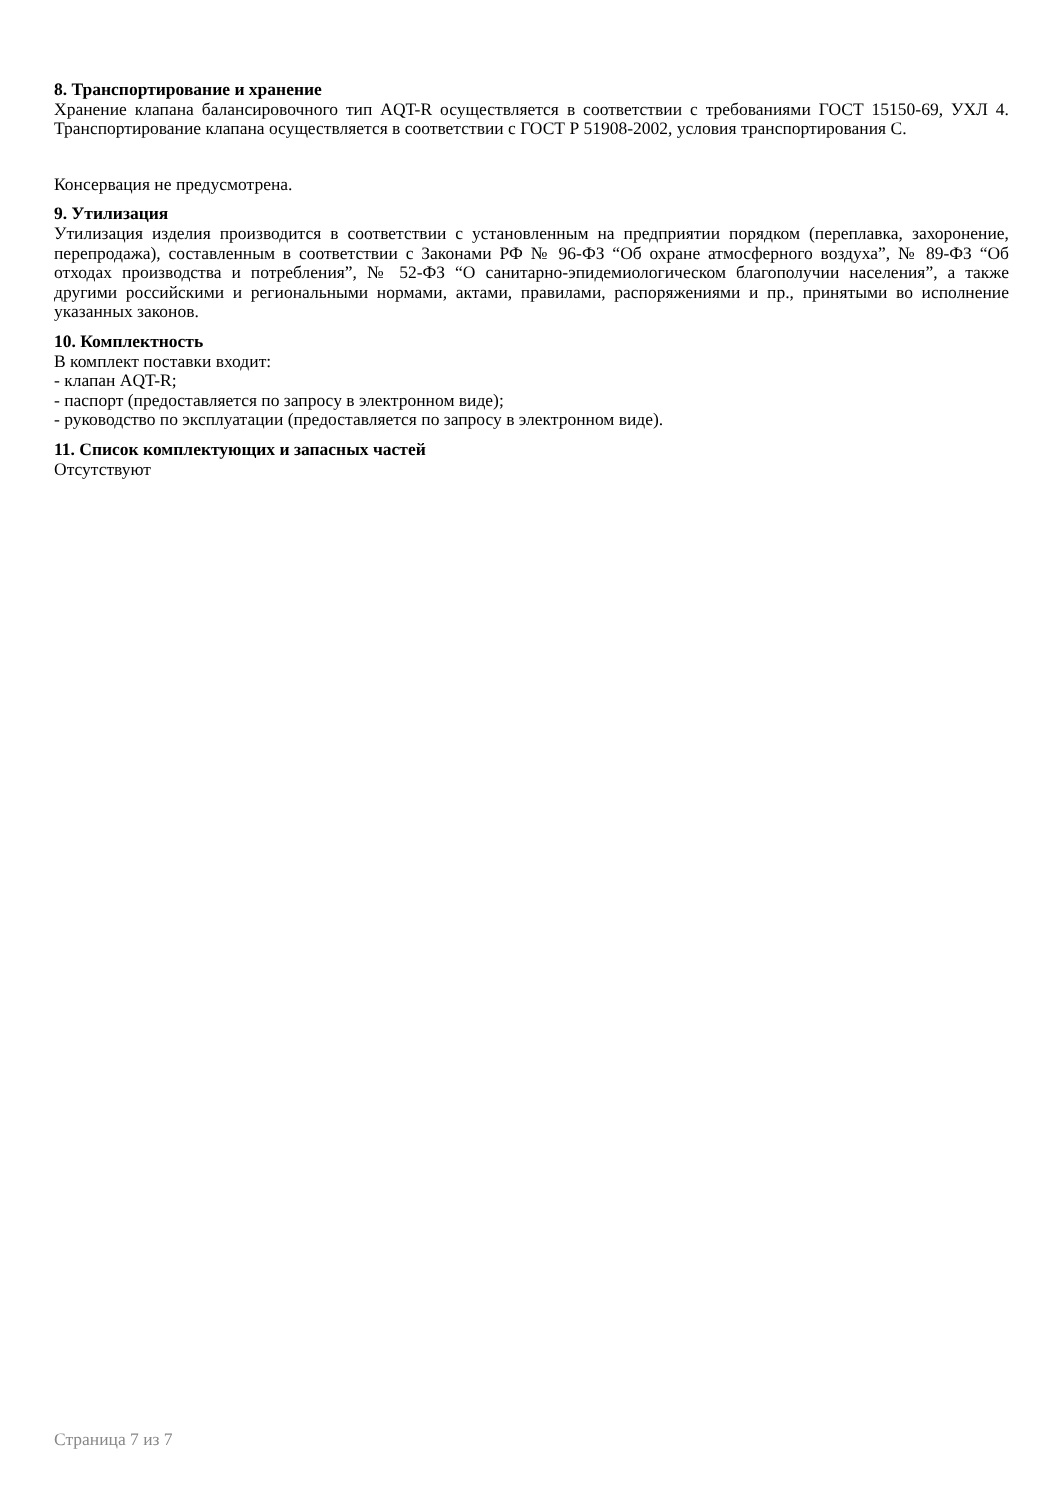8. Транспортирование и хранение
Хранение клапана балансировочного тип AQT-R осуществляется в соответствии с требованиями ГОСТ 15150-69, УХЛ 4. Транспортирование клапана осуществляется в соответствии с ГОСТ Р 51908-2002, условия транспортирования С.
Консервация не предусмотрена.
9. Утилизация
Утилизация изделия производится в соответствии с установленным на предприятии порядком (переплавка, захоронение, перепродажа), составленным в соответствии с Законами РФ № 96-ФЗ “Об охране атмосферного воздуха”, № 89-ФЗ “Об отходах производства и потребления”, № 52-ФЗ “О санитарно-эпидемиологическом благополучии населения”, а также другими российскими и региональными нормами, актами, правилами, распоряжениями и пр., принятыми во исполнение указанных законов.
10. Комплектность
В комплект поставки входит:
- клапан AQT-R;
- паспорт (предоставляется по запросу в электронном виде);
- руководство по эксплуатации (предоставляется по запросу в электронном виде).
11. Список комплектующих и запасных частей
Отсутствуют
Страница 7 из 7